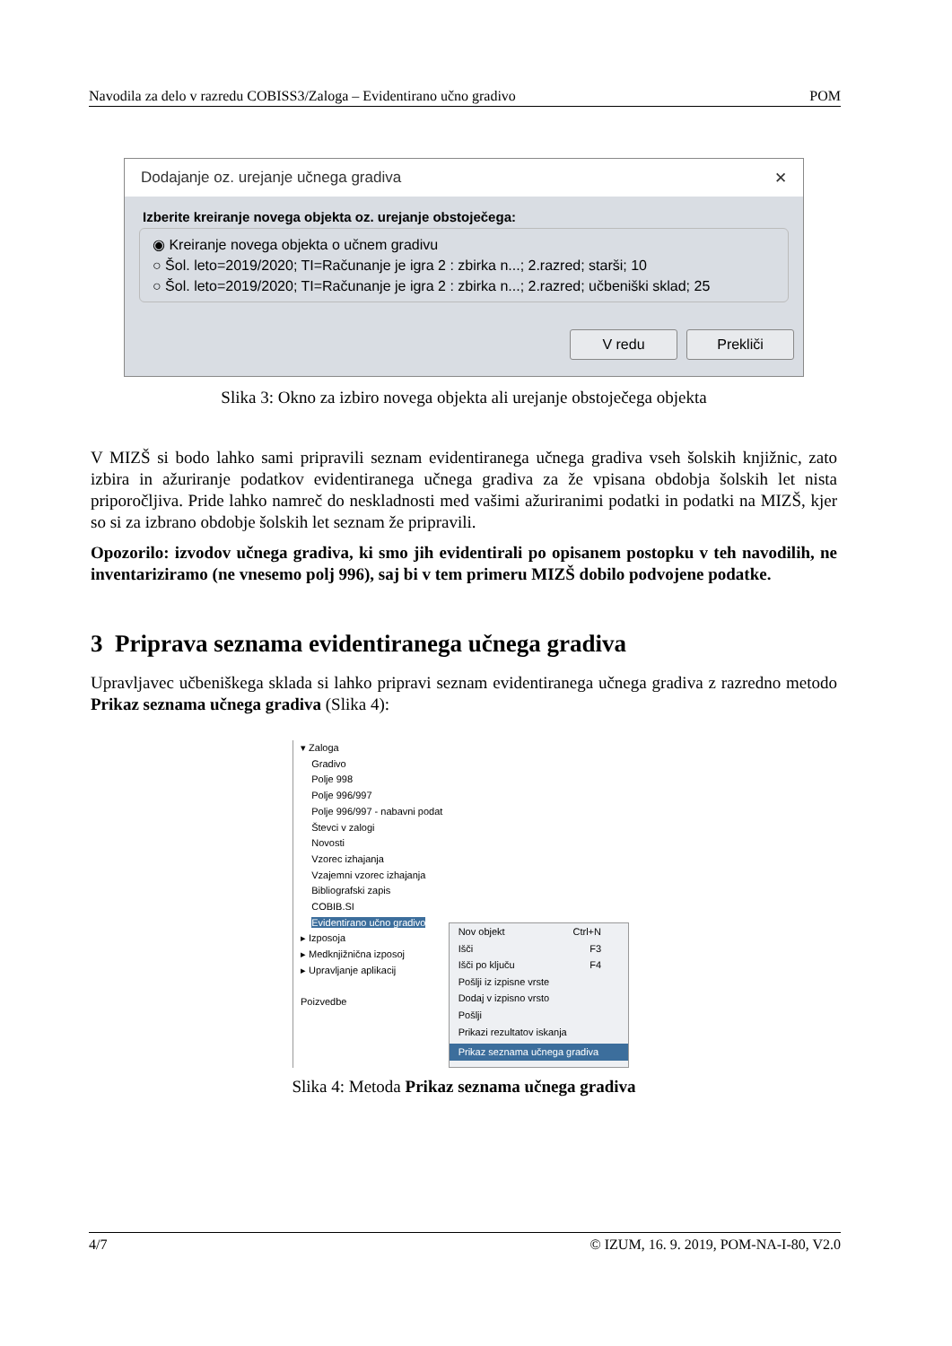Navodila za delo v razredu COBISS3/Zaloga – Evidentirano učno gradivo POM
Dodajanje oz. urejanje učnega gradiva ✕
Izberite kreiranje novega objekta oz. urejanje obstoječega:
◉ Kreiranje novega objekta o učnem gradivu
○ Šol. leto=2019/2020; TI=Računanje je igra 2 : zbirka n...; 2.razred; starši; 10
○ Šol. leto=2019/2020; TI=Računanje je igra 2 : zbirka n...; 2.razred; učbeniški sklad; 25
V redu Prekliči
Slika 3: Okno za izbiro novega objekta ali urejanje obstoječega objekta
V MIZŠ si bodo lahko sami pripravili seznam evidentiranega učnega gradiva vseh šolskih knjižnic, zato izbira in ažuriranje podatkov evidentiranega učnega gradiva za že vpisana obdobja šolskih let nista priporočljiva. Pride lahko namreč do neskladnosti med vašimi ažuriranimi podatki in podatki na MIZŠ, kjer so si za izbrano obdobje šolskih let seznam že pripravili.
Opozorilo: izvodov učnega gradiva, ki smo jih evidentirali po opisanem postopku v teh navodilih, ne inventariziramo (ne vnesemo polj 996), saj bi v tem primeru MIZŠ dobilo podvojene podatke.
3 Priprava seznama evidentiranega učnega gradiva
Upravljavec učbeniškega sklada si lahko pripravi seznam evidentiranega učnega gradiva z razredno metodo Prikaz seznama učnega gradiva (Slika 4):
▾ Zaloga
Gradivo
Polje 998
Polje 996/997
Polje 996/997 - nabavni podat
Števci v zalogi
Novosti
Vzorec izhajanja
Vzajemni vzorec izhajanja
Bibliografski zapis
COBIB.SI
Evidentirano učno gradivo
▸ Izposoja
▸ Medknjižnična izposoj
▸ Upravljanje aplikacij
Poizvedbe
Nov objekt Ctrl+N
Išči F3
Išči po ključu F4
Pošlji iz izpisne vrste
Dodaj v izpisno vrsto
Pošlji
Prikazi rezultatov iskanja
Prikaz seznama učnega gradiva
Slika 4: Metoda Prikaz seznama učnega gradiva
4/7 © IZUM, 16. 9. 2019, POM-NA-I-80, V2.0